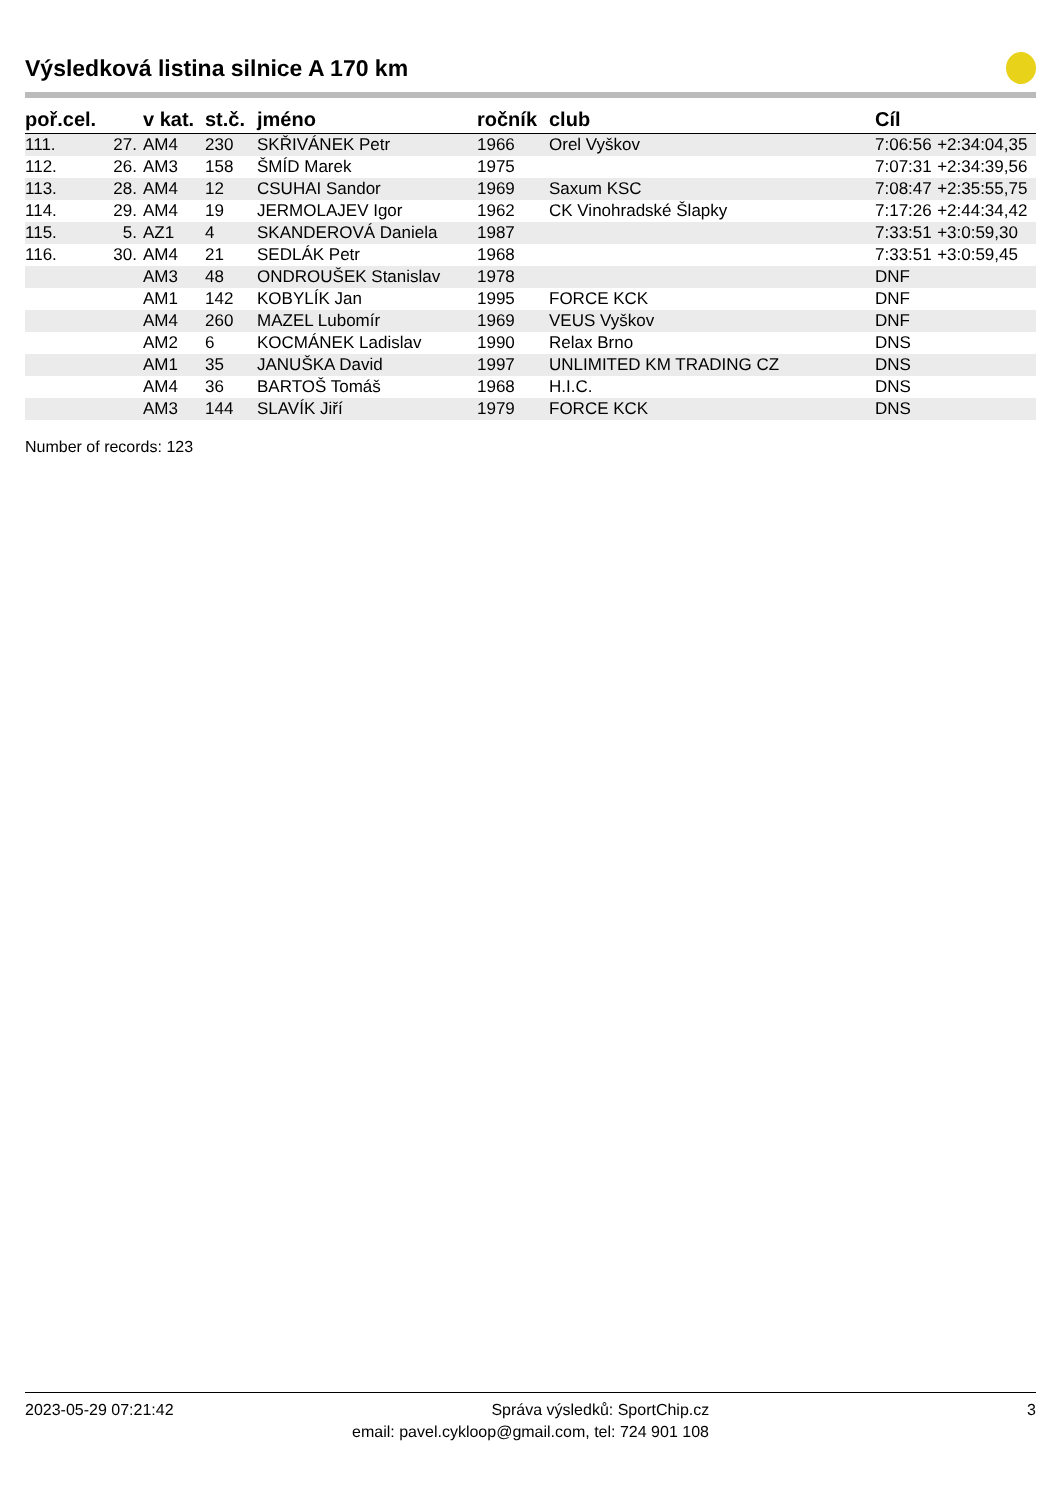Výsledková listina silnice A 170 km
| poř.cel. | | v kat. | st.č. | jméno | ročník | club | Cíl | |
| --- | --- | --- | --- | --- | --- | --- | --- | --- |
| 111. | 27. | AM4 | 230 | SKŘIVÁNEK Petr | 1966 | Orel Vyškov | 7:06:56 | +2:34:04,35 |
| 112. | 26. | AM3 | 158 | ŠMÍD Marek | 1975 | | 7:07:31 | +2:34:39,56 |
| 113. | 28. | AM4 | 12 | CSUHAI Sandor | 1969 | Saxum KSC | 7:08:47 | +2:35:55,75 |
| 114. | 29. | AM4 | 19 | JERMOLAJEV Igor | 1962 | CK Vinohradské Šlapky | 7:17:26 | +2:44:34,42 |
| 115. | 5. | AZ1 | 4 | SKANDEROVÁ Daniela | 1987 | | 7:33:51 | +3:0:59,30 |
| 116. | 30. | AM4 | 21 | SEDLÁK Petr | 1968 | | 7:33:51 | +3:0:59,45 |
| | | AM3 | 48 | ONDROUŠEK Stanislav | 1978 | | DNF | |
| | | AM1 | 142 | KOBYLÍK Jan | 1995 | FORCE KCK | DNF | |
| | | AM4 | 260 | MAZEL Lubomír | 1969 | VEUS Vyškov | DNF | |
| | | AM2 | 6 | KOCMÁNEK Ladislav | 1990 | Relax Brno | DNS | |
| | | AM1 | 35 | JANUŠKA David | 1997 | UNLIMITED KM TRADING CZ | DNS | |
| | | AM4 | 36 | BARTOŠ Tomáš | 1968 | H.I.C. | DNS | |
| | | AM3 | 144 | SLAVÍK Jiří | 1979 | FORCE KCK | DNS | |
Number of records: 123
2023-05-29 07:21:42 Správa výsledků: SportChip.cz 3
email: pavel.cykloop@gmail.com, tel: 724 901 108